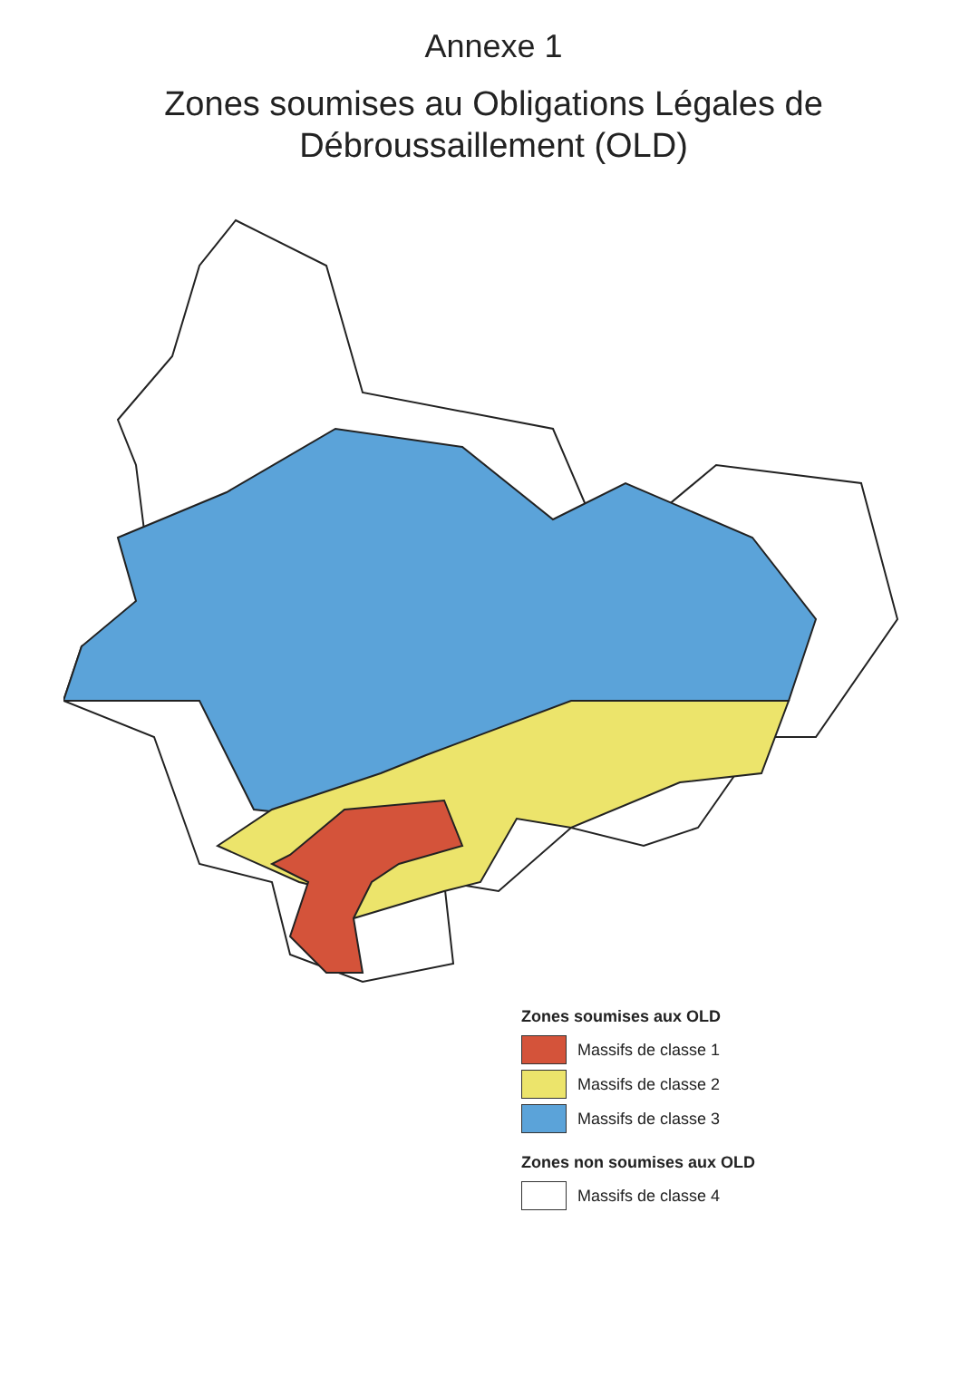Annexe 1
Zones soumises au Obligations Légales de Débroussaillement (OLD)
Zones soumises aux OLD
Massifs de classe 1
Massifs de classe 2
Massifs de classe 3
Zones non soumises aux OLD
Massifs de classe 4